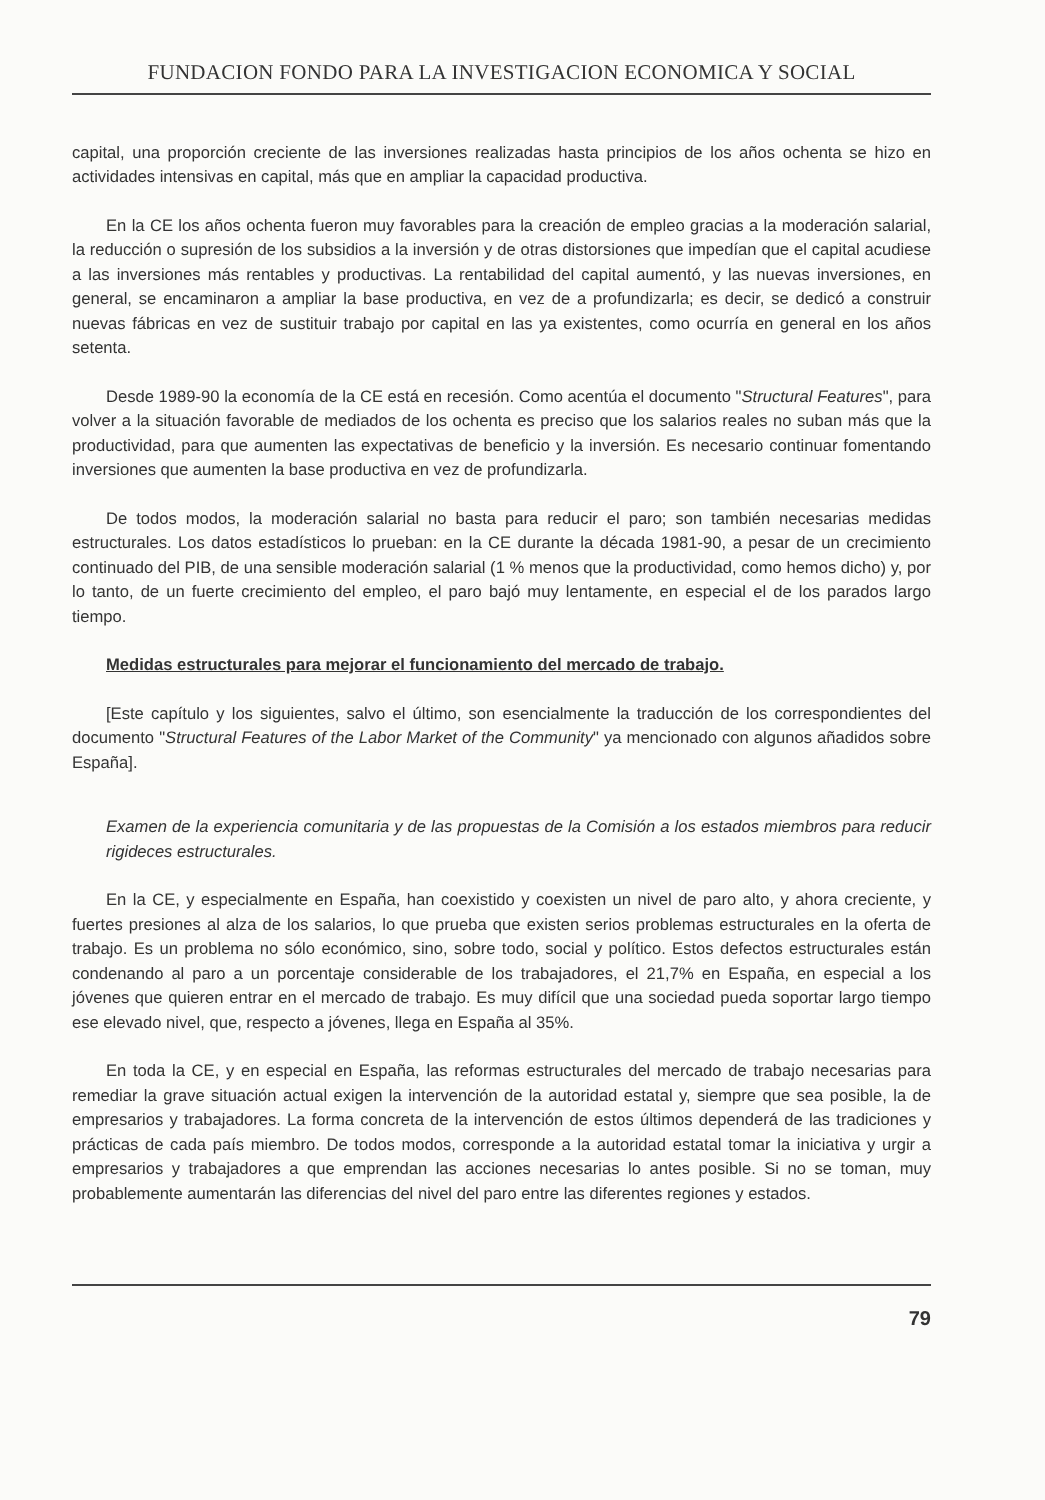FUNDACION FONDO PARA LA INVESTIGACION ECONOMICA Y SOCIAL
capital, una proporción creciente de las inversiones realizadas hasta principios de los años ochenta se hizo en actividades intensivas en capital, más que en ampliar la capacidad productiva.
En la CE los años ochenta fueron muy favorables para la creación de empleo gracias a la moderación salarial, la reducción o supresión de los subsidios a la inversión y de otras distorsiones que impedían que el capital acudiese a las inversiones más rentables y productivas. La rentabilidad del capital aumentó, y las nuevas inversiones, en general, se encaminaron a ampliar la base productiva, en vez de a profundizarla; es decir, se dedicó a construir nuevas fábricas en vez de sustituir trabajo por capital en las ya existentes, como ocurría en general en los años setenta.
Desde 1989-90 la economía de la CE está en recesión. Como acentúa el documento "Structural Features", para volver a la situación favorable de mediados de los ochenta es preciso que los salarios reales no suban más que la productividad, para que aumenten las expectativas de beneficio y la inversión. Es necesario continuar fomentando inversiones que aumenten la base productiva en vez de profundizarla.
De todos modos, la moderación salarial no basta para reducir el paro; son también necesarias medidas estructurales. Los datos estadísticos lo prueban: en la CE durante la década 1981-90, a pesar de un crecimiento continuado del PIB, de una sensible moderación salarial (1 % menos que la productividad, como hemos dicho) y, por lo tanto, de un fuerte crecimiento del empleo, el paro bajó muy lentamente, en especial el de los parados largo tiempo.
Medidas estructurales para mejorar el funcionamiento del mercado de trabajo.
[Este capítulo y los siguientes, salvo el último, son esencialmente la traducción de los correspondientes del documento "Structural Features of the Labor Market of the Community" ya mencionado con algunos añadidos sobre España].
Examen de la experiencia comunitaria y de las propuestas de la Comisión a los estados miembros para reducir rigideces estructurales.
En la CE, y especialmente en España, han coexistido y coexisten un nivel de paro alto, y ahora creciente, y fuertes presiones al alza de los salarios, lo que prueba que existen serios problemas estructurales en la oferta de trabajo. Es un problema no sólo económico, sino, sobre todo, social y político. Estos defectos estructurales están condenando al paro a un porcentaje considerable de los trabajadores, el 21,7% en España, en especial a los jóvenes que quieren entrar en el mercado de trabajo. Es muy difícil que una sociedad pueda soportar largo tiempo ese elevado nivel, que, respecto a jóvenes, llega en España al 35%.
En toda la CE, y en especial en España, las reformas estructurales del mercado de trabajo necesarias para remediar la grave situación actual exigen la intervención de la autoridad estatal y, siempre que sea posible, la de empresarios y trabajadores. La forma concreta de la intervención de estos últimos dependerá de las tradiciones y prácticas de cada país miembro. De todos modos, corresponde a la autoridad estatal tomar la iniciativa y urgir a empresarios y trabajadores a que emprendan las acciones necesarias lo antes posible. Si no se toman, muy probablemente aumentarán las diferencias del nivel del paro entre las diferentes regiones y estados.
79